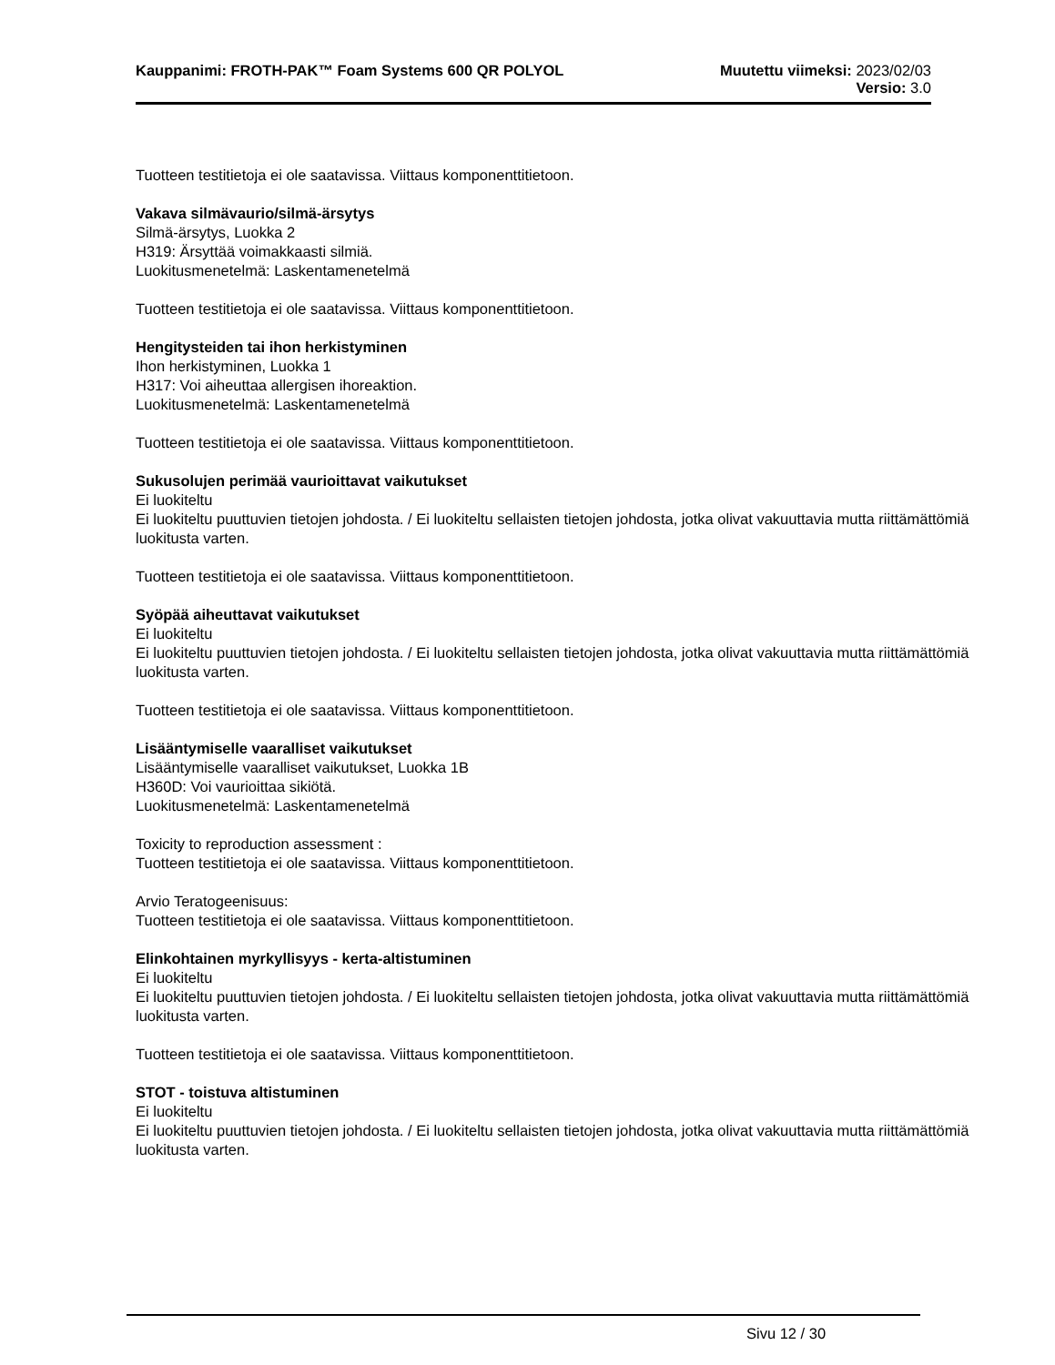Kauppanimi: FROTH-PAK™ Foam Systems 600 QR POLYOL
Muutettu viimeksi: 2023/02/03
Versio: 3.0
Tuotteen testitietoja ei ole saatavissa. Viittaus komponenttitietoon.
Vakava silmävaurio/silmä-ärsytys
Silmä-ärsytys, Luokka 2
H319: Ärsyttää voimakkaasti silmiä.
Luokitusmenetelmä: Laskentamenetelmä
Tuotteen testitietoja ei ole saatavissa. Viittaus komponenttitietoon.
Hengitysteiden tai ihon herkistyminen
Ihon herkistyminen, Luokka 1
H317: Voi aiheuttaa allergisen ihoreaktion.
Luokitusmenetelmä: Laskentamenetelmä
Tuotteen testitietoja ei ole saatavissa. Viittaus komponenttitietoon.
Sukusolujen perimää vaurioittavat vaikutukset
Ei luokiteltu
Ei luokiteltu puuttuvien tietojen johdosta. / Ei luokiteltu sellaisten tietojen johdosta, jotka olivat vakuuttavia mutta riittämättömiä luokitusta varten.
Tuotteen testitietoja ei ole saatavissa. Viittaus komponenttitietoon.
Syöpää aiheuttavat vaikutukset
Ei luokiteltu
Ei luokiteltu puuttuvien tietojen johdosta. / Ei luokiteltu sellaisten tietojen johdosta, jotka olivat vakuuttavia mutta riittämättömiä luokitusta varten.
Tuotteen testitietoja ei ole saatavissa. Viittaus komponenttitietoon.
Lisääntymiselle vaaralliset vaikutukset
Lisääntymiselle vaaralliset vaikutukset, Luokka 1B
H360D: Voi vaurioittaa sikiötä.
Luokitusmenetelmä: Laskentamenetelmä
Toxicity to reproduction assessment :
Tuotteen testitietoja ei ole saatavissa. Viittaus komponenttitietoon.
Arvio Teratogeenisuus:
Tuotteen testitietoja ei ole saatavissa. Viittaus komponenttitietoon.
Elinkohtainen myrkyllisyys - kerta-altistuminen
Ei luokiteltu
Ei luokiteltu puuttuvien tietojen johdosta. / Ei luokiteltu sellaisten tietojen johdosta, jotka olivat vakuuttavia mutta riittämättömiä luokitusta varten.
Tuotteen testitietoja ei ole saatavissa. Viittaus komponenttitietoon.
STOT - toistuva altistuminen
Ei luokiteltu
Ei luokiteltu puuttuvien tietojen johdosta. / Ei luokiteltu sellaisten tietojen johdosta, jotka olivat vakuuttavia mutta riittämättömiä luokitusta varten.
Sivu 12 / 30